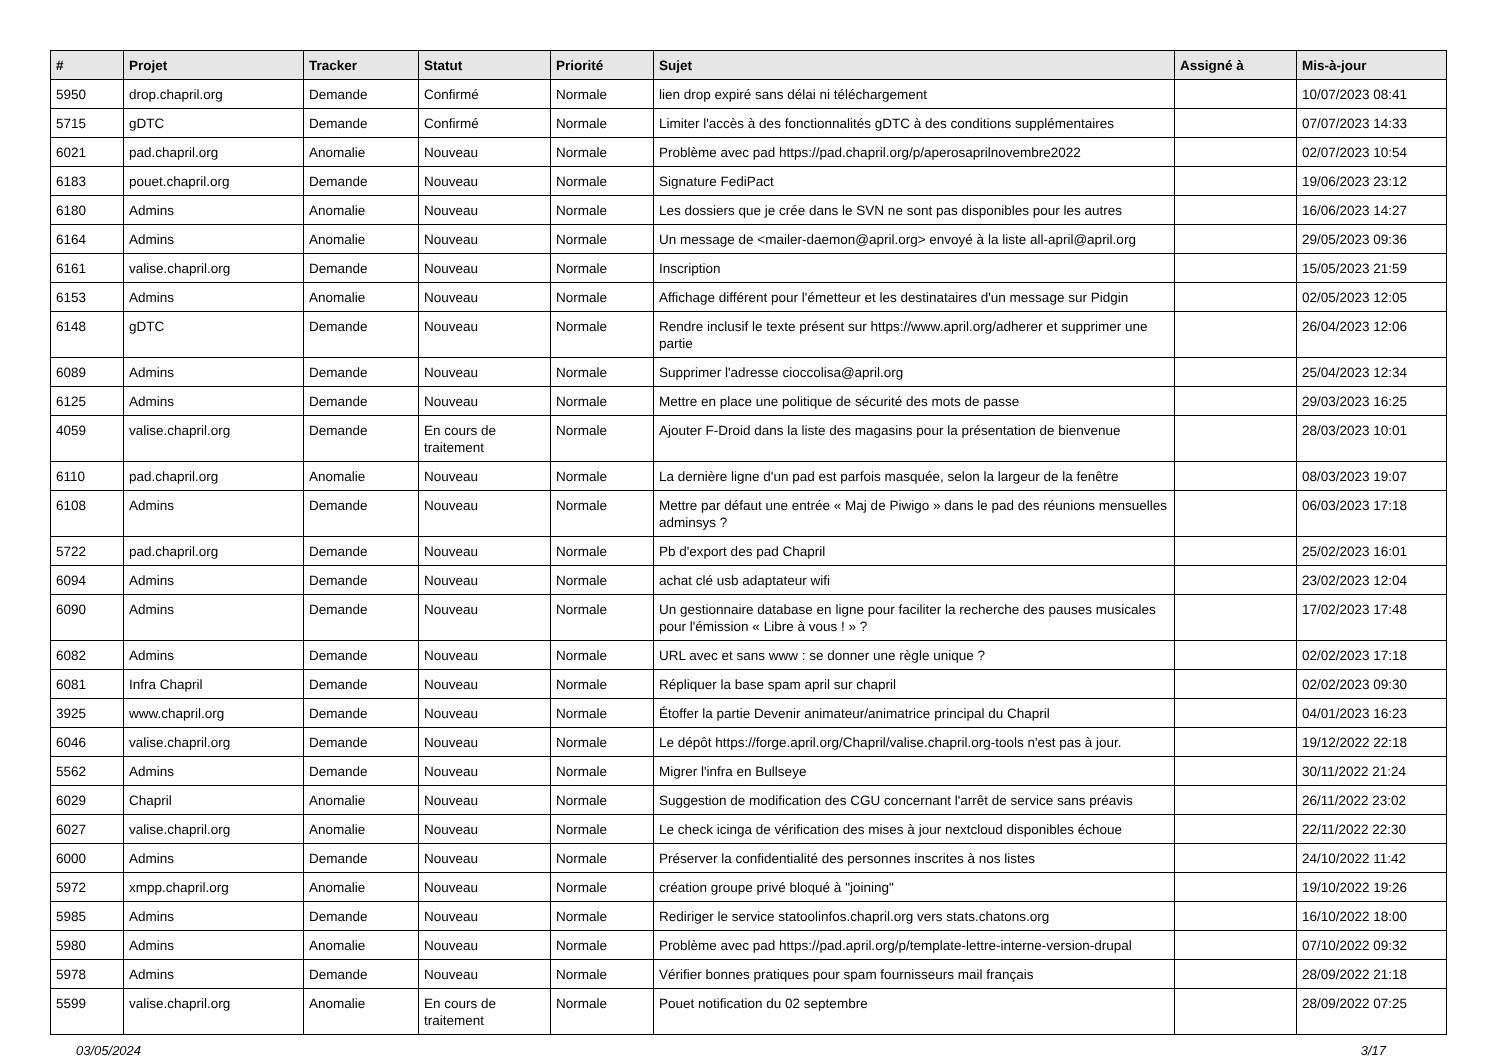| # | Projet | Tracker | Statut | Priorité | Sujet | Assigné à | Mis-à-jour |
| --- | --- | --- | --- | --- | --- | --- | --- |
| 5950 | drop.chapril.org | Demande | Confirmé | Normale | lien drop expiré sans délai ni téléchargement | | 10/07/2023 08:41 |
| 5715 | gDTC | Demande | Confirmé | Normale | Limiter l'accès à des fonctionnalités gDTC à des conditions supplémentaires | | 07/07/2023 14:33 |
| 6021 | pad.chapril.org | Anomalie | Nouveau | Normale | Problème avec pad https://pad.chapril.org/p/aperosaprilnovembre2022 | | 02/07/2023 10:54 |
| 6183 | pouet.chapril.org | Demande | Nouveau | Normale | Signature FediPact | | 19/06/2023 23:12 |
| 6180 | Admins | Anomalie | Nouveau | Normale | Les dossiers que je crée dans le SVN ne sont pas disponibles pour les autres | | 16/06/2023 14:27 |
| 6164 | Admins | Anomalie | Nouveau | Normale | Un message de <mailer-daemon@april.org> envoyé à la liste all-april@april.org | | 29/05/2023 09:36 |
| 6161 | valise.chapril.org | Demande | Nouveau | Normale | Inscription | | 15/05/2023 21:59 |
| 6153 | Admins | Anomalie | Nouveau | Normale | Affichage différent pour l'émetteur et les destinataires d'un message sur Pidgin | | 02/05/2023 12:05 |
| 6148 | gDTC | Demande | Nouveau | Normale | Rendre inclusif le texte présent sur https://www.april.org/adherer et supprimer une partie | | 26/04/2023 12:06 |
| 6089 | Admins | Demande | Nouveau | Normale | Supprimer l'adresse cioccolisa@april.org | | 25/04/2023 12:34 |
| 6125 | Admins | Demande | Nouveau | Normale | Mettre en place une politique de sécurité des mots de passe | | 29/03/2023 16:25 |
| 4059 | valise.chapril.org | Demande | En cours de traitement | Normale | Ajouter F-Droid dans la liste des magasins pour la présentation de bienvenue | | 28/03/2023 10:01 |
| 6110 | pad.chapril.org | Anomalie | Nouveau | Normale | La dernière ligne d'un pad est parfois masquée, selon la largeur de la fenêtre | | 08/03/2023 19:07 |
| 6108 | Admins | Demande | Nouveau | Normale | Mettre par défaut une entrée « Maj de Piwigo » dans le pad des réunions mensuelles adminsys ? | | 06/03/2023 17:18 |
| 5722 | pad.chapril.org | Demande | Nouveau | Normale | Pb d'export des pad Chapril | | 25/02/2023 16:01 |
| 6094 | Admins | Demande | Nouveau | Normale | achat clé usb adaptateur wifi | | 23/02/2023 12:04 |
| 6090 | Admins | Demande | Nouveau | Normale | Un gestionnaire database en ligne pour faciliter la recherche des pauses musicales pour l'émission « Libre à vous ! » ? | | 17/02/2023 17:48 |
| 6082 | Admins | Demande | Nouveau | Normale | URL avec et sans www : se donner une règle unique ? | | 02/02/2023 17:18 |
| 6081 | Infra Chapril | Demande | Nouveau | Normale | Répliquer la base spam april sur chapril | | 02/02/2023 09:30 |
| 3925 | www.chapril.org | Demande | Nouveau | Normale | Étoffer la partie Devenir animateur/animatrice principal du Chapril | | 04/01/2023 16:23 |
| 6046 | valise.chapril.org | Demande | Nouveau | Normale | Le dépôt https://forge.april.org/Chapril/valise.chapril.org-tools n'est pas à jour. | | 19/12/2022 22:18 |
| 5562 | Admins | Demande | Nouveau | Normale | Migrer l'infra en Bullseye | | 30/11/2022 21:24 |
| 6029 | Chapril | Anomalie | Nouveau | Normale | Suggestion de modification des CGU concernant l'arrêt de service sans préavis | | 26/11/2022 23:02 |
| 6027 | valise.chapril.org | Anomalie | Nouveau | Normale | Le check icinga de vérification des mises à jour nextcloud disponibles échoue | | 22/11/2022 22:30 |
| 6000 | Admins | Demande | Nouveau | Normale | Préserver la confidentialité des personnes inscrites à nos listes | | 24/10/2022 11:42 |
| 5972 | xmpp.chapril.org | Anomalie | Nouveau | Normale | création groupe privé bloqué à "joining" | | 19/10/2022 19:26 |
| 5985 | Admins | Demande | Nouveau | Normale | Rediriger le service statoolinfos.chapril.org vers stats.chatons.org | | 16/10/2022 18:00 |
| 5980 | Admins | Anomalie | Nouveau | Normale | Problème avec pad https://pad.april.org/p/template-lettre-interne-version-drupal | | 07/10/2022 09:32 |
| 5978 | Admins | Demande | Nouveau | Normale | Vérifier bonnes pratiques pour spam fournisseurs mail français | | 28/09/2022 21:18 |
| 5599 | valise.chapril.org | Anomalie | En cours de traitement | Normale | Pouet notification du 02 septembre | | 28/09/2022 07:25 |
03/05/2024 3/17